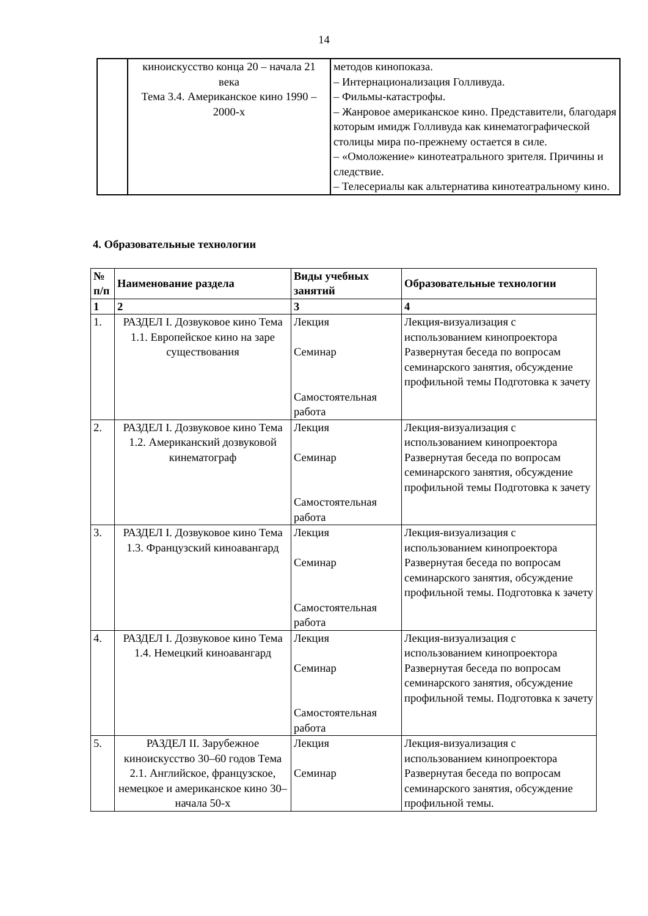14
| | киноискусство конца 20 – начала 21 века Тема 3.4. Американское кино 1990 – 2000-х | методов кинопоказа. – Интернационализация Голливуда. – Фильмы-катастрофы. – Жанровое американское кино. Представители, благодаря которым имидж Голливуда как кинематографической столицы мира по-прежнему остается в силе. – «Омоложение» кинотеатрального зрителя. Причины и следствие. – Телесериалы как альтернатива кинотеатральному кино. |
4. Образовательные технологии
| № п/п | Наименование раздела | Виды учебных занятий | Образовательные технологии |
| --- | --- | --- | --- |
| 1 | 2 | 3 | 4 |
| 1. | РАЗДЕЛ I. Дозвуковое кино Тема 1.1. Европейское кино на заре существования | Лекция Семинар Самостоятельная работа | Лекция-визуализация с использованием кинопроектора Развернутая беседа по вопросам семинарского занятия, обсуждение профильной темы Подготовка к зачету |
| 2. | РАЗДЕЛ I. Дозвуковое кино Тема 1.2. Американский дозвуковой кинематограф | Лекция Семинар Самостоятельная работа | Лекция-визуализация с использованием кинопроектора Развернутая беседа по вопросам семинарского занятия, обсуждение профильной темы Подготовка к зачету |
| 3. | РАЗДЕЛ I. Дозвуковое кино Тема 1.3. Французский киноавангард | Лекция Семинар Самостоятельная работа | Лекция-визуализация с использованием кинопроектора Развернутая беседа по вопросам семинарского занятия, обсуждение профильной темы. Подготовка к зачету |
| 4. | РАЗДЕЛ I. Дозвуковое кино Тема 1.4. Немецкий киноавангард | Лекция Семинар Самостоятельная работа | Лекция-визуализация с использованием кинопроектора Развернутая беседа по вопросам семинарского занятия, обсуждение профильной темы. Подготовка к зачету |
| 5. | РАЗДЕЛ II. Зарубежное киноискусство 30–60 годов Тема 2.1. Английское, французское, немецкое и американское кино 30–начала 50-х | Лекция Семинар | Лекция-визуализация с использованием кинопроектора Развернутая беседа по вопросам семинарского занятия, обсуждение профильной темы. |